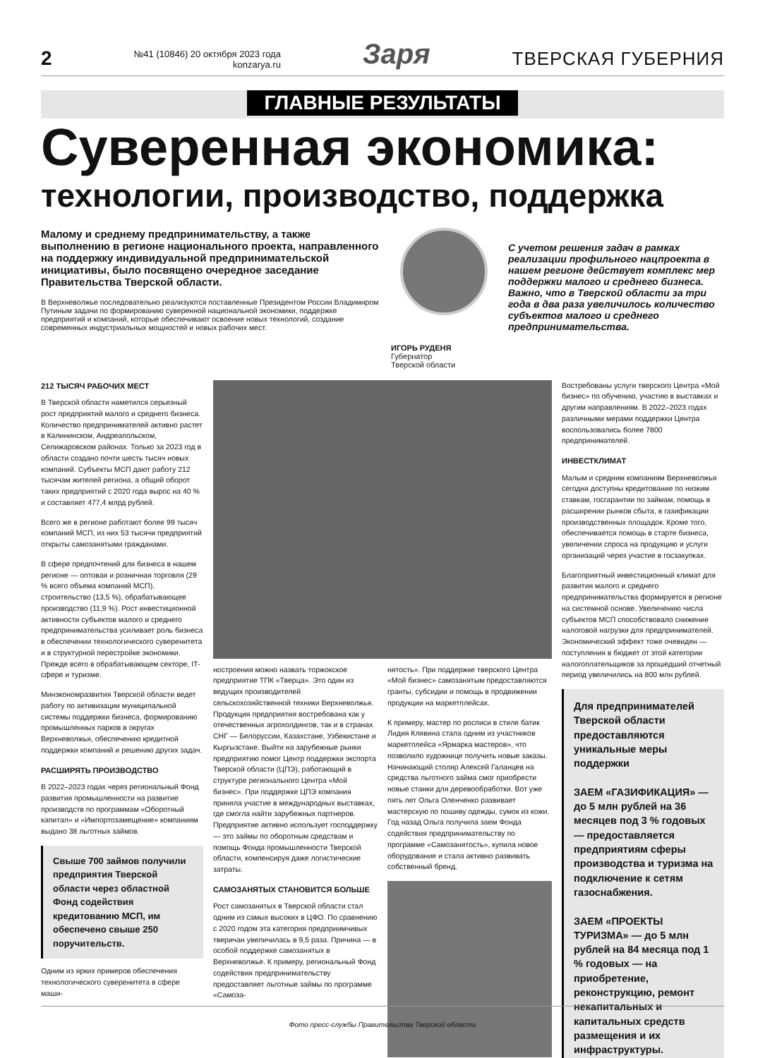2 №41 (10846) 20 октября 2023 года
konzarya.ru Заря ТВЕРСКАЯ ГУБЕРНИЯ
ГЛАВНЫЕ РЕЗУЛЬТАТЫ
Суверенная экономика:
технологии, производство, поддержка
Малому и среднему предпринимательству, а также выполнению в регионе национального проекта, направленного на поддержку индивидуальной предпринимательской инициативы, было посвящено очередное заседание Правительства Тверской области.
В Верхневолжье последовательно реализуются поставленные Президентом России Владимиром Путиным задачи по формированию суверенной национальной экономики, поддержке предприятий и компаний, которые обеспечивают освоение новых технологий, создание современных индустриальных мощностей и новых рабочих мест.
ИГОРЬ РУДЕНЯ
Губернатор
Тверской области
С учетом решения задач в рамках реализации профильного нацпроекта в нашем регионе действует комплекс мер поддержки малого и среднего бизнеса. Важно, что в Тверской области за три года в два раза увеличилось количество субъектов малого и среднего предпринимательства.
212 ТЫСЯЧ РАБОЧИХ МЕСТ
В Тверской области наметился серьезный рост предприятий малого и среднего бизнеса. Количество предпринимателей активно растет в Калининском, Андреапольском, Селижаровском районах. Только за 2023 год в области создано почти шесть тысяч новых компаний. Субъекты МСП дают работу 212 тысячам жителей региона, а общий оборот таких предприятий с 2020 года вырос на 40 % и составляет 477,4 млрд рублей.
Всего же в регионе работают более 99 тысяч компаний МСП, из них 53 тысячи предприятий открыты самозанятыми гражданами.
В сфере предпочтений для бизнеса в нашем регионе — оптовая и розничная торговля (29 % всего объема компаний МСП), строительство (13,5 %), обрабатывающее производство (11,9 %). Рост инвестиционной активности субъектов малого и среднего предпринимательства усиливает роль бизнеса в обеспечении технологического суверенитета и в структурной перестройке экономики. Прежде всего в обрабатывающем секторе, IT-сфере и туризме.
Минэкономразвития Тверской области ведет работу по активизации муниципальной системы поддержки бизнеса, формированию промышленных парков в округах Верхневолжья, обеспечению кредитной поддержки компаний и решению других задач.
РАСШИРЯТЬ ПРОИЗВОДСТВО
В 2022–2023 годах через региональный Фонд развития промышленности на развитие производств по программам «Оборотный капитал» и «Импортозамещение» компаниям выдано 38 льготных займов.
Свыше 700 займов получили предприятия Тверской области через областной Фонд содействия кредитованию МСП, им обеспечено свыше 250 поручительств.
Одним из ярких примеров обеспечения технологического суверенитета в сфере маши-
ностроения можно назвать торжокское предприятие ТПК «Тверца». Это один из ведущих производителей сельскохозяйственной техники Верхневолжья. Продукция предприятия востребована как у отечественных агрохолдингов, так и в странах СНГ — Белоруссии, Казахстане, Узбекистане и Кыргызстане. Выйти на зарубежные рынки предприятию помог Центр поддержки экспорта Тверской области (ЦПЭ), работающий в структуре регионального Центра «Мой бизнес». При поддержке ЦПЭ компания приняла участие в международных выставках, где смогла найти зарубежных партнеров. Предприятие активно использует господдержку — это займы по оборотным средствам и помощь Фонда промышленности Тверской области, компенсируя даже логистические затраты.
САМОЗАНЯТЫХ СТАНОВИТСЯ БОЛЬШЕ
Рост самозанятых в Тверской области стал одним из самых высоких в ЦФО. По сравнению с 2020 годом эта категория предприимчивых тверичан увеличилась в 9,5 раза. Причина — в особой поддержке самозанятых в Верхневолжье. К примеру, региональный Фонд содействия предпринимательству предоставляет льготные займы по программе «Самоза-
нятость». При поддержке тверского Центра «Мой бизнес» самозанятым предоставляются гранты, субсидии и помощь в продвижении продукции на маркетплейсах.
К примеру, мастер по росписи в стиле батик Лидия Клявина стала одним из участников маркетплейса «Ярмарка мастеров», что позволило художнице получить новые заказы. Начинающий столяр Алексей Галанцев на средства льготного займа смог приобрести новые станки для деревообработки. Вот уже пять лет Ольга Оленченко развивает мастерскую по пошиву одежды, сумок из кожи. Год назад Ольга получила заем Фонда содействия предпринимательству по программе «Самозанятость», купила новое оборудование и стала активно развивать собственный бренд.
Востребованы услуги тверского Центра «Мой бизнес» по обучению, участию в выставках и другим направлениям. В 2022–2023 годах различными мерами поддержки Центра воспользовались более 7800 предпринимателей.
ИНВЕСТКЛИМАТ
Малым и средним компаниям Верхневолжья сегодня доступны кредитование по низким ставкам, госгарантии по займам, помощь в расширении рынков сбыта, в газификации производственных площадок. Кроме того, обеспечивается помощь в старте бизнеса, увеличении спроса на продукцию и услуги организаций через участие в госзакупках.
Благоприятный инвестиционный климат для развития малого и среднего предпринимательства формируется в регионе на системной основе. Увеличению числа субъектов МСП способствовало снижение налоговой нагрузки для предпринимателей. Экономический эффект тоже очевиден — поступления в бюджет от этой категории налогоплательщиков за прошедший отчетный период увеличились на 800 млн рублей.
Для предпринимателей Тверской области предоставляются уникальные меры поддержки
ЗАЕМ «ГАЗИФИКАЦИЯ» — до 5 млн рублей на 36 месяцев под 3 % годовых — предоставляется предприятиям сферы производства и туризма на подключение к сетям газоснабжения.
ЗАЕМ «ПРОЕКТЫ ТУРИЗМА» — до 5 млн рублей на 84 месяца под 1 % годовых — на приобретение, реконструкцию, ремонт некапитальных и капитальных средств размещения и их инфраструктуры.
Фото пресс-службы Правительства Тверской области